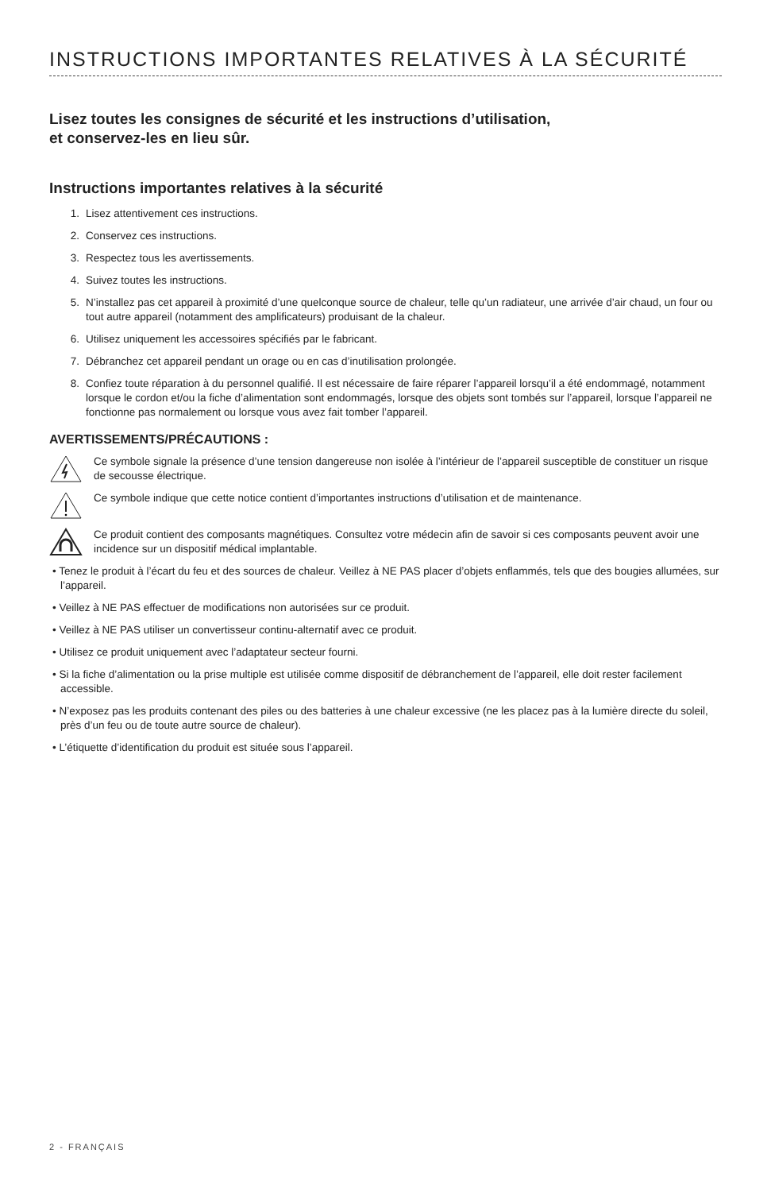INSTRUCTIONS IMPORTANTES RELATIVES À LA SÉCURITÉ
Lisez toutes les consignes de sécurité et les instructions d’utilisation,
et conservez-les en lieu sûr.
Instructions importantes relatives à la sécurité
1. Lisez attentivement ces instructions.
2. Conservez ces instructions.
3. Respectez tous les avertissements.
4. Suivez toutes les instructions.
5. N’installez pas cet appareil à proximité d’une quelconque source de chaleur, telle qu’un radiateur, une arrivée d’air chaud, un four ou tout autre appareil (notamment des amplificateurs) produisant de la chaleur.
6. Utilisez uniquement les accessoires spécifiés par le fabricant.
7. Débranchez cet appareil pendant un orage ou en cas d’inutilisation prolongée.
8. Confiez toute réparation à du personnel qualifié. Il est nécessaire de faire réparer l’appareil lorsqu’il a été endommagé, notamment lorsque le cordon et/ou la fiche d’alimentation sont endommagés, lorsque des objets sont tombés sur l’appareil, lorsque l’appareil ne fonctionne pas normalement ou lorsque vous avez fait tomber l’appareil.
AVERTISSEMENTS/PRÉCAUTIONS :
Ce symbole signale la présence d’une tension dangereuse non isolée à l’intérieur de l’appareil susceptible de constituer un risque de secousse électrique.
Ce symbole indique que cette notice contient d’importantes instructions d’utilisation et de maintenance.
Ce produit contient des composants magnétiques. Consultez votre médecin afin de savoir si ces composants peuvent avoir une incidence sur un dispositif médical implantable.
• Tenez le produit à l’écart du feu et des sources de chaleur. Veillez à NE PAS placer d’objets enflammés, tels que des bougies allumées, sur l’appareil.
• Veillez à NE PAS effectuer de modifications non autorisées sur ce produit.
• Veillez à NE PAS utiliser un convertisseur continu-alternatif avec ce produit.
• Utilisez ce produit uniquement avec l’adaptateur secteur fourni.
• Si la fiche d’alimentation ou la prise multiple est utilisée comme dispositif de débranchement de l’appareil, elle doit rester facilement accessible.
• N’exposez pas les produits contenant des piles ou des batteries à une chaleur excessive (ne les placez pas à la lumière directe du soleil, près d’un feu ou de toute autre source de chaleur).
• L’étiquette d’identification du produit est située sous l’appareil.
2 - FRANÇAIS